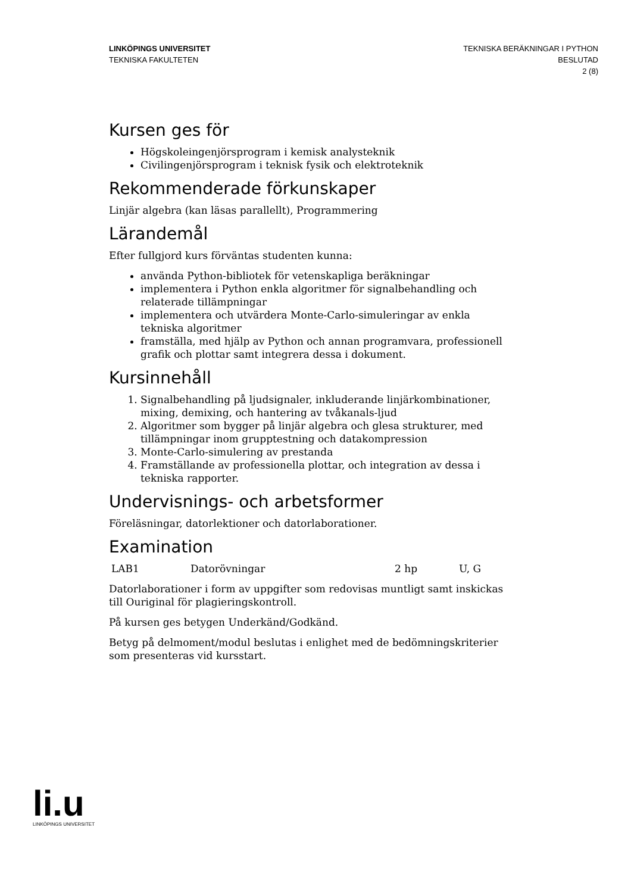LINKÖPINGS UNIVERSITET
TEKNISKA FAKULTETEN
TEKNISKA BERÄKNINGAR I PYTHON
BESLUTAD
2 (8)
Kursen ges för
Högskoleingenjörsprogram i kemisk analysteknik
Civilingenjörsprogram i teknisk fysik och elektroteknik
Rekommenderade förkunskaper
Linjär algebra (kan läsas parallellt), Programmering
Lärandemål
Efter fullgjord kurs förväntas studenten kunna:
använda Python-bibliotek för vetenskapliga beräkningar
implementera i Python enkla algoritmer för signalbehandling och relaterade tillämpningar
implementera och utvärdera Monte-Carlo-simuleringar av enkla tekniska algoritmer
framställa, med hjälp av Python och annan programvara, professionell grafik och plottar samt integrera dessa i dokument.
Kursinnehåll
1. Signalbehandling på ljudsignaler, inkluderande linjärkombinationer, mixing, demixing, och hantering av tvåkanals-ljud
2. Algoritmer som bygger på linjär algebra och glesa strukturer, med tillämpningar inom grupptestning och datakompression
3. Monte-Carlo-simulering av prestanda
4. Framställande av professionella plottar, och integration av dessa i tekniska rapporter.
Undervisnings- och arbetsformer
Föreläsningar, datorlektioner och datorlaborationer.
Examination
| LAB1 | Datorövningar | 2 hp | U, G |
Datorlaborationer i form av uppgifter som redovisas muntligt samt inskickas till Ouriginal för plagieringskontroll.
På kursen ges betygen Underkänd/Godkänd.
Betyg på delmoment/modul beslutas i enlighet med de bedömningskriterier som presenteras vid kursstart.
li.u
LINKÖPINGS UNIVERSITET